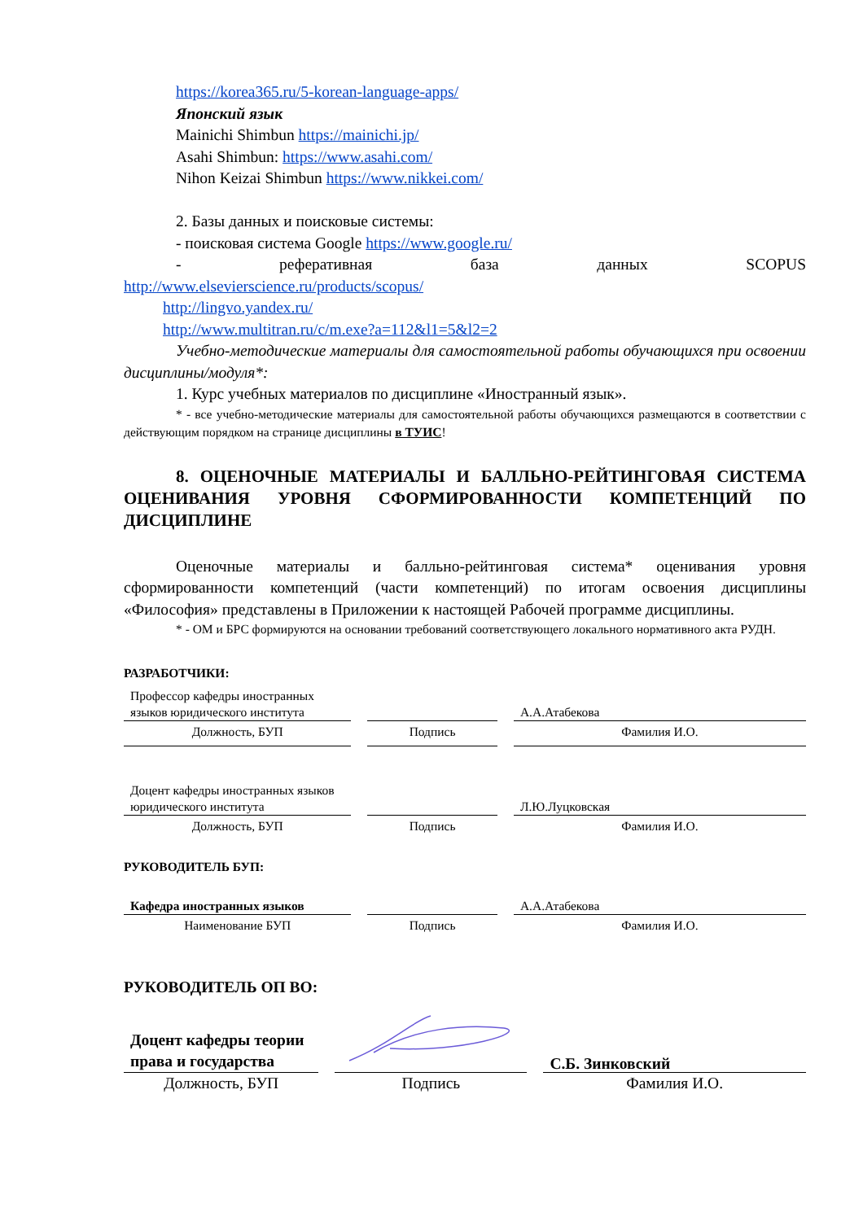https://korea365.ru/5-korean-language-apps/
Японский язык
Mainichi Shimbun https://mainichi.jp/
Asahi Shimbun: https://www.asahi.com/
Nihon Keizai Shimbun https://www.nikkei.com/
2. Базы данных и поисковые системы:
- поисковая система Google https://www.google.ru/
- реферативная база данных SCOPUS
http://www.elsevierscience.ru/products/scopus/
http://lingvo.yandex.ru/
http://www.multitran.ru/c/m.exe?a=112&l1=5&l2=2
Учебно-методические материалы для самостоятельной работы обучающихся при освоении дисциплины/модуля*:
1. Курс учебных материалов по дисциплине «Иностранный язык».
* - все учебно-методические материалы для самостоятельной работы обучающихся размещаются в соответствии с действующим порядком на странице дисциплины в ТУИС!
8. ОЦЕНОЧНЫЕ МАТЕРИАЛЫ И БАЛЛЬНО-РЕЙТИНГОВАЯ СИСТЕМА ОЦЕНИВАНИЯ УРОВНЯ СФОРМИРОВАННОСТИ КОМПЕТЕНЦИЙ ПО ДИСЦИПЛИНЕ
Оценочные материалы и балльно-рейтинговая система* оценивания уровня сформированности компетенций (части компетенций) по итогам освоения дисциплины «Философия» представлены в Приложении к настоящей Рабочей программе дисциплины.
* - ОМ и БРС формируются на основании требований соответствующего локального нормативного акта РУДН.
РАЗРАБОТЧИКИ:
| Профессор кафедры иностранных языков юридического института | | А.А.Атабекова |
| Должность, БУП | Подпись | Фамилия И.О. |
| Доцент кафедры иностранных языков юридического института | | Л.Ю.Луцковская |
| Должность, БУП | Подпись | Фамилия И.О. |
РУКОВОДИТЕЛЬ БУП:
| Кафедра иностранных языков | | А.А.Атабекова |
| Наименование БУП | Подпись | Фамилия И.О. |
РУКОВОДИТЕЛЬ ОП ВО:
| Доцент кафедры теории права и государства | | С.Б. Зинковский |
| Должность, БУП | Подпись | Фамилия И.О. |